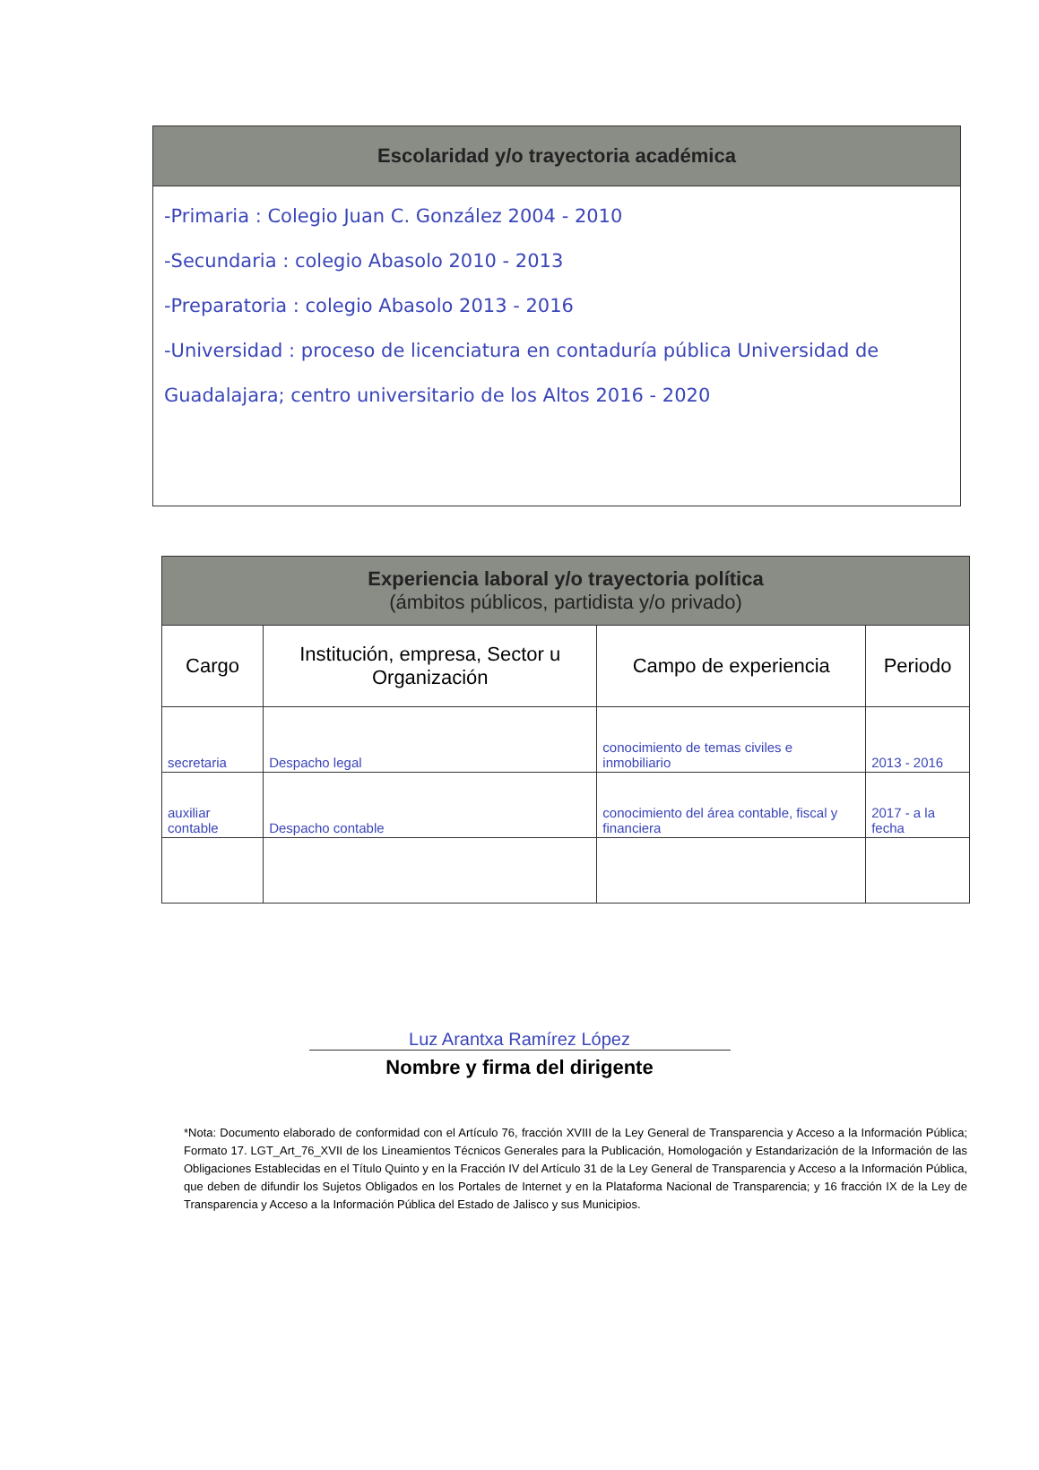Escolaridad y/o trayectoria académica
-Primaria : Colegio Juan C. González 2004 - 2010
-Secundaria : colegio Abasolo 2010 - 2013
-Preparatoria : colegio Abasolo 2013 - 2016
-Universidad : proceso de licenciatura en contaduría pública Universidad de Guadalajara; centro universitario de los Altos 2016 - 2020
Experiencia laboral y/o trayectoria política
(ámbitos públicos, partidista y/o privado)
| Cargo | Institución, empresa, Sector u Organización | Campo de experiencia | Periodo |
| --- | --- | --- | --- |
| secretaria | Despacho legal | conocimiento de temas civiles e inmobiliario | 2013 - 2016 |
| auxiliar contable | Despacho contable | conocimiento del área contable, fiscal y financiera | 2017 - a la fecha |
Luz Arantxa Ramírez López
Nombre y firma del dirigente
*Nota: Documento elaborado de conformidad con el Artículo 76, fracción XVIII de la Ley General de Transparencia y Acceso a la Información Pública; Formato 17. LGT_Art_76_XVII de los Lineamientos Técnicos Generales para la Publicación, Homologación y Estandarización de la Información de las Obligaciones Establecidas en el Título Quinto y en la Fracción IV del Artículo 31 de la Ley General de Transparencia y Acceso a la Información Pública, que deben de difundir los Sujetos Obligados en los Portales de Internet y en la Plataforma Nacional de Transparencia; y 16 fracción IX de la Ley de Transparencia y Acceso a la Información Pública del Estado de Jalisco y sus Municipios.